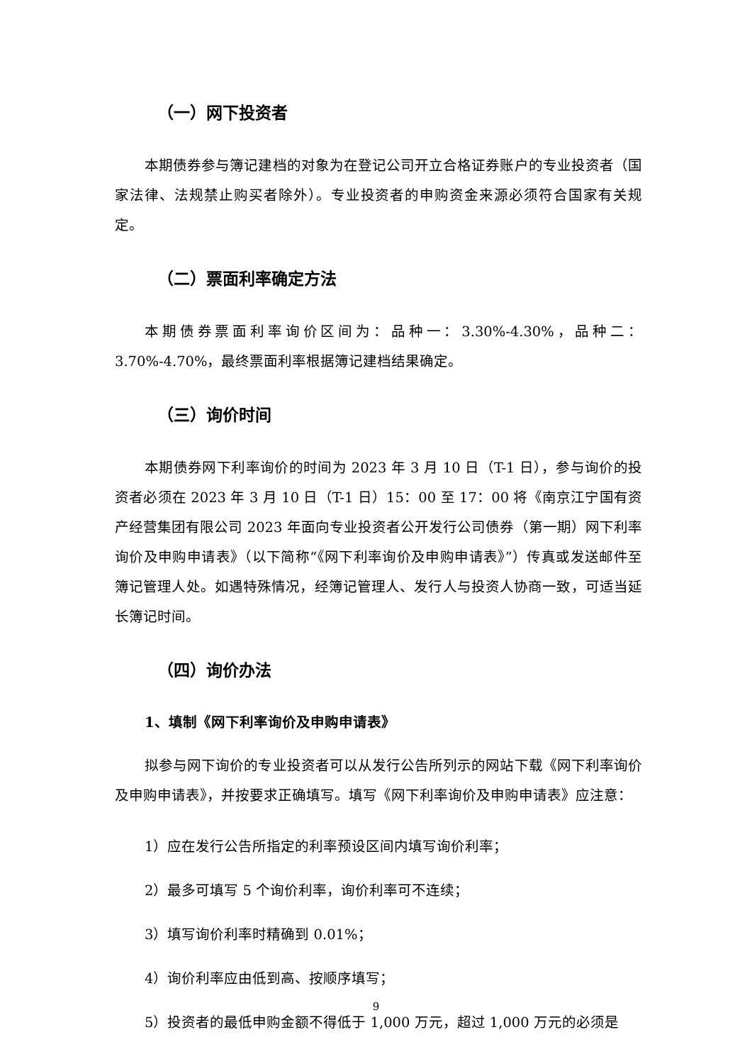（一）网下投资者
本期债券参与簿记建档的对象为在登记公司开立合格证券账户的专业投资者（国家法律、法规禁止购买者除外）。专业投资者的申购资金来源必须符合国家有关规定。
（二）票面利率确定方法
本期债券票面利率询价区间为：品种一：3.30%-4.30%，品种二：3.70%-4.70%，最终票面利率根据簿记建档结果确定。
（三）询价时间
本期债券网下利率询价的时间为 2023 年 3 月 10 日（T-1 日），参与询价的投资者必须在 2023 年 3 月 10 日（T-1 日）15：00 至 17：00 将《南京江宁国有资产经营集团有限公司 2023 年面向专业投资者公开发行公司债券（第一期）网下利率询价及申购申请表》（以下简称“《网下利率询价及申购申请表》”）传真或发送邮件至簿记管理人处。如遇特殊情况，经簿记管理人、发行人与投资人协商一致，可适当延长簿记时间。
（四）询价办法
1、填制《网下利率询价及申购申请表》
拟参与网下询价的专业投资者可以从发行公告所列示的网站下载《网下利率询价及申购申请表》，并按要求正确填写。填写《网下利率询价及申购申请表》应注意：
1）应在发行公告所指定的利率预设区间内填写询价利率；
2）最多可填写 5 个询价利率，询价利率可不连续；
3）填写询价利率时精确到 0.01%；
4）询价利率应由低到高、按顺序填写；
5）投资者的最低申购金额不得低于 1,000 万元，超过 1,000 万元的必须是
9